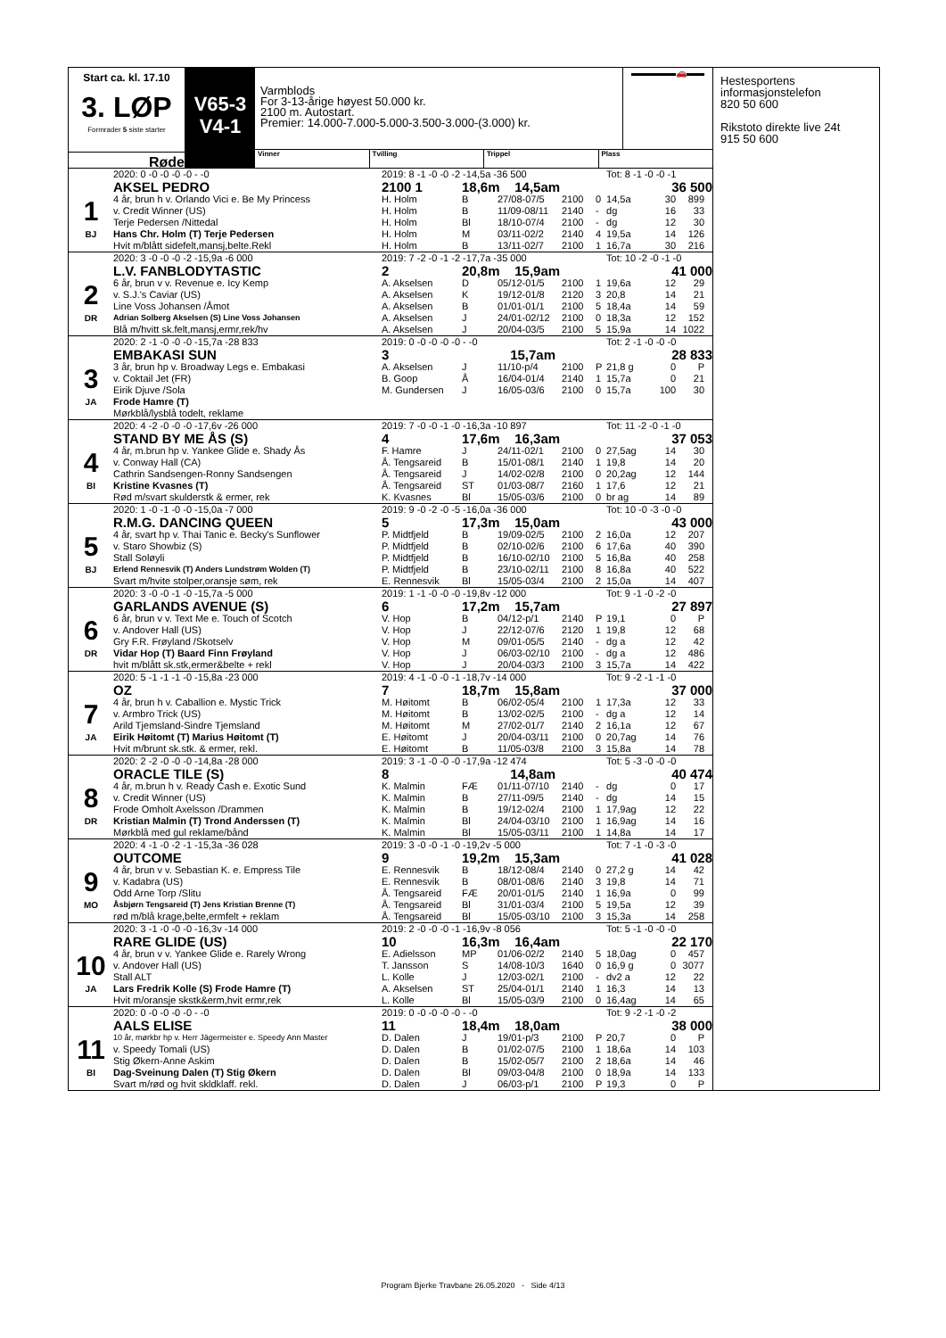Start ca. kl. 17.10
3. LØP
Formrader 5 siste starter
Røde
V65-3
V4-1
Varmblods
For 3-13-årige høyest 50.000 kr.
2100 m. Autostart.
Premier: 14.000-7.000-5.000-3.500-3.000-(3.000) kr.
▬▬▬▬▬🚗▬▬
Vinner Tvilling Trippel Plass
| | 2020: 0 -0 -0 -0 -0 - -0 | 2019: 8 -1 -0 -0 -2 -14,5a -36 500 | | | | | Tot: 8 -1 -0 -0 -1 | | | |
| | AKSEL PEDRO | 2100 1 | 18,6m 14,5am | | | | | 36 500 | | |
| 1 | 4 år, brun h v. Orlando Vici e. Be My Princess | H. Holm | B | 27/08-07/5 | 2100 | 0 | 14,5a | 30 | 899 | |
| | v. Credit Winner (US) | H. Holm | B | 11/09-08/11 | 2140 | - | dg | 16 | 33 | |
| | Terje Pedersen /Nittedal | H. Holm | Bl | 18/10-07/4 | 2100 | - | dg | 12 | 30 | |
| BJ | Hans Chr. Holm (T) Terje Pedersen | H. Holm | M | 03/11-02/2 | 2140 | 4 | 19,5a | 14 | 126 | |
| | Hvit m/blått sidefelt,mansj,belte.Rekl | H. Holm | B | 13/11-02/7 | 2100 | 1 | 16,7a | 30 | 216 | |
| | 2020: 3 -0 -0 -0 -2 -15,9a -6 000 | 2019: 7 -2 -0 -1 -2 -17,7a -35 000 | | | | | Tot: 10 -2 -0 -1 -0 | | | |
| | L.V. FANBLODYTASTIC | 2 | 20,8m 15,9am | | | | | 41 000 | | |
| 2 | 6 år, brun v v. Revenue e. Icy Kemp | A. Akselsen | D | 05/12-01/5 | 2100 | 1 | 19,6a | 12 | 29 | |
| | v. S.J.'s Caviar (US) | A. Akselsen | K | 19/12-01/8 | 2120 | 3 | 20,8 | 14 | 21 | |
| | Line Voss Johansen /Åmot | A. Akselsen | B | 01/01-01/1 | 2100 | 5 | 18,4a | 14 | 59 | |
| DR | Adrian Solberg Akselsen (S) Line Voss Johansen | A. Akselsen | J | 24/01-02/12 | 2100 | 0 | 18,3a | 12 | 152 | |
| | Blå m/hvitt sk.felt,mansj,ermr,rek/hv | A. Akselsen | J | 20/04-03/5 | 2100 | 5 | 15,9a | 14 | 1022 | |
| | 2020: 2 -1 -0 -0 -0 -15,7a -28 833 | 2019: 0 -0 -0 -0 -0 - -0 | | | | | Tot: 2 -1 -0 -0 -0 | | | |
| | EMBAKASI SUN | 3 | 15,7am | | | | | 28 833 | | |
| 3 | 3 år, brun hp v. Broadway Legs e. Embakasi | A. Akselsen | J | 11/10-p/4 | 2100 | P | 21,8 g | 0 | P | |
| | v. Coktail Jet (FR) | B. Goop | Å | 16/04-01/4 | 2140 | 1 | 15,7a | 0 | 21 | |
| | Eirik Djuve /Sola | M. Gundersen | J | 16/05-03/6 | 2100 | 0 | 15,7a | 100 | 30 | |
| JA | Frode Hamre (T) | | | | | | | | | |
| | Mørkblå/lysblå todelt, reklame | | | | | | | | | |
| | 2020: 4 -2 -0 -0 -0 -17,6v -26 000 | 2019: 7 -0 -0 -1 -0 -16,3a -10 897 | | | | | Tot: 11 -2 -0 -1 -0 | | | |
| | STAND BY ME ÅS (S) | 4 | 17,6m 16,3am | | | | | 37 053 | | |
| 4 | 4 år, m.brun hp v. Yankee Glide e. Shady Ås | F. Hamre | J | 24/11-02/1 | 2100 | 0 | 27,5ag | 14 | 30 | |
| | v. Conway Hall (CA) | Å. Tengsareid | B | 15/01-08/1 | 2140 | 1 | 19,8 | 14 | 20 | |
| | Cathrin Sandsengen-Ronny Sandsengen | Å. Tengsareid | J | 14/02-02/8 | 2100 | 0 | 20,2ag | 12 | 144 | |
| BI | Kristine Kvasnes (T) | Å. Tengsareid | ST | 01/03-08/7 | 2160 | 1 | 17,6 | 12 | 21 | |
| | Rød m/svart skulderstk & ermer, rek | K. Kvasnes | Bl | 15/05-03/6 | 2100 | 0 | br ag | 14 | 89 | |
| | 2020: 1 -0 -1 -0 -0 -15,0a -7 000 | 2019: 9 -0 -2 -0 -5 -16,0a -36 000 | | | | | Tot: 10 -0 -3 -0 -0 | | | |
| | R.M.G. DANCING QUEEN | 5 | 17,3m 15,0am | | | | | 43 000 | | |
| 5 | 4 år, svart hp v. Thai Tanic e. Becky's Sunflower | P. Midtfjeld | B | 19/09-02/5 | 2100 | 2 | 16,0a | 12 | 207 | |
| | v. Staro Showbiz (S) | P. Midtfjeld | B | 02/10-02/6 | 2100 | 6 | 17,6a | 40 | 390 | |
| | Stall Soløyli | P. Midtfjeld | B | 16/10-02/10 | 2100 | 5 | 16,8a | 40 | 258 | |
| BJ | Erlend Rennesvik (T) Anders Lundstrøm Wolden (T) | P. Midtfjeld | B | 23/10-02/11 | 2100 | 8 | 16,8a | 40 | 522 | |
| | Svart m/hvite stolper,oransje søm, rek | E. Rennesvik | Bl | 15/05-03/4 | 2100 | 2 | 15,0a | 14 | 407 | |
| | 2020: 3 -0 -0 -1 -0 -15,7a -5 000 | 2019: 1 -1 -0 -0 -0 -19,8v -12 000 | | | | | Tot: 9 -1 -0 -2 -0 | | | |
| | GARLANDS AVENUE (S) | 6 | 17,2m 15,7am | | | | | 27 897 | | |
| 6 | 6 år, brun v v. Text Me e. Touch of Scotch | V. Hop | B | 04/12-p/1 | 2140 | P | 19,1 | 0 | P | |
| | v. Andover Hall (US) | V. Hop | J | 22/12-07/6 | 2120 | 1 | 19,8 | 12 | 68 | |
| | Gry F.R. Frøyland /Skotselv | V. Hop | M | 09/01-05/5 | 2140 | - | dg a | 12 | 42 | |
| DR | Vidar Hop (T) Baard Finn Frøyland | V. Hop | J | 06/03-02/10 | 2100 | - | dg a | 12 | 486 | |
| | hvit m/blått sk.stk,ermer&belte + rekl | V. Hop | J | 20/04-03/3 | 2100 | 3 | 15,7a | 14 | 422 | |
| | 2020: 5 -1 -1 -1 -0 -15,8a -23 000 | 2019: 4 -1 -0 -0 -1 -18,7v -14 000 | | | | | Tot: 9 -2 -1 -1 -0 | | | |
| | OZ | 7 | 18,7m 15,8am | | | | | 37 000 | | |
| 7 | 4 år, brun h v. Caballion e. Mystic Trick | M. Høitomt | B | 06/02-05/4 | 2100 | 1 | 17,3a | 12 | 33 | |
| | v. Armbro Trick (US) | M. Høitomt | B | 13/02-02/5 | 2100 | - | dg a | 12 | 14 | |
| | Arild Tjemsland-Sindre Tjemsland | M. Høitomt | M | 27/02-01/7 | 2140 | 2 | 16,1a | 12 | 67 | |
| JA | Eirik Høitomt (T) Marius Høitomt (T) | E. Høitomt | J | 20/04-03/11 | 2100 | 0 | 20,7ag | 14 | 76 | |
| | Hvit m/brunt sk.stk. & ermer, rekl. | E. Høitomt | B | 11/05-03/8 | 2100 | 3 | 15,8a | 14 | 78 | |
| | 2020: 2 -2 -0 -0 -0 -14,8a -28 000 | 2019: 3 -1 -0 -0 -0 -17,9a -12 474 | | | | | Tot: 5 -3 -0 -0 -0 | | | |
| | ORACLE TILE (S) | 8 | 14,8am | | | | | 40 474 | | |
| 8 | 4 år, m.brun h v. Ready Cash e. Exotic Sund | K. Malmin | FÆ | 01/11-07/10 | 2140 | - | dg | 0 | 17 | |
| | v. Credit Winner (US) | K. Malmin | B | 27/11-09/5 | 2140 | - | dg | 14 | 15 | |
| | Frode Omholt Axelsson /Drammen | K. Malmin | B | 19/12-02/4 | 2100 | 1 | 17,9ag | 12 | 22 | |
| DR | Kristian Malmin (T) Trond Anderssen (T) | K. Malmin | Bl | 24/04-03/10 | 2100 | 1 | 16,9ag | 14 | 16 | |
| | Mørkblå med gul reklame/bånd | K. Malmin | Bl | 15/05-03/11 | 2100 | 1 | 14,8a | 14 | 17 | |
| | 2020: 4 -1 -0 -2 -1 -15,3a -36 028 | 2019: 3 -0 -0 -1 -0 -19,2v -5 000 | | | | | Tot: 7 -1 -0 -3 -0 | | | |
| | OUTCOME | 9 | 19,2m 15,3am | | | | | 41 028 | | |
| 9 | 4 år, brun v v. Sebastian K. e. Empress Tile | E. Rennesvik | B | 18/12-08/4 | 2140 | 0 | 27,2 g | 14 | 42 | |
| | v. Kadabra (US) | E. Rennesvik | B | 08/01-08/6 | 2140 | 3 | 19,8 | 14 | 71 | |
| | Odd Arne Torp /Slitu | Å. Tengsareid | FÆ | 20/01-01/5 | 2140 | 1 | 16,9a | 0 | 99 | |
| MO | Åsbjørn Tengsareid (T) Jens Kristian Brenne (T) | Å. Tengsareid | Bl | 31/01-03/4 | 2100 | 5 | 19,5a | 12 | 39 | |
| | rød m/blå krage,belte,ermfelt + reklam | Å. Tengsareid | Bl | 15/05-03/10 | 2100 | 3 | 15,3a | 14 | 258 | |
| | 2020: 3 -1 -0 -0 -0 -16,3v -14 000 | 2019: 2 -0 -0 -0 -1 -16,9v -8 056 | | | | | Tot: 5 -1 -0 -0 -0 | | | |
| | RARE GLIDE (US) | 10 | 16,3m 16,4am | | | | | 22 170 | | |
| 10 | 4 år, brun v v. Yankee Glide e. Rarely Wrong | E. Adielsson | MP | 01/06-02/2 | 2140 | 5 | 18,0ag | 0 | 457 | |
| | v. Andover Hall (US) | T. Jansson | S | 14/08-10/3 | 1640 | 0 | 16,9 g | 0 | 3077 | |
| | Stall ALT | L. Kolle | J | 12/03-02/1 | 2100 | - | dv2 a | 12 | 22 | |
| JA | Lars Fredrik Kolle (S) Frode Hamre (T) | A. Akselsen | ST | 25/04-01/1 | 2140 | 1 | 16,3 | 14 | 13 | |
| | Hvit m/oransje skstk&erm,hvit ermr,rek | L. Kolle | Bl | 15/05-03/9 | 2100 | 0 | 16,4ag | 14 | 65 | |
| | 2020: 0 -0 -0 -0 -0 - -0 | 2019: 0 -0 -0 -0 -0 - -0 | | | | | Tot: 9 -2 -1 -0 -2 | | | |
| | AALS ELISE | 11 | 18,4m 18,0am | | | | | 38 000 | | |
| 11 | 10 år, mørkbr hp v. Herr Jägermeister e. Speedy Ann Master | D. Dalen | J | 19/01-p/3 | 2100 | P | 20,7 | 0 | P | |
| | v. Speedy Tomali (US) | D. Dalen | B | 01/02-07/5 | 2100 | 1 | 18,6a | 14 | 103 | |
| | Stig Økern-Anne Askim | D. Dalen | B | 15/02-05/7 | 2100 | 2 | 18,6a | 14 | 46 | |
| BI | Dag-Sveinung Dalen (T) Stig Økern | D. Dalen | Bl | 09/03-04/8 | 2100 | 0 | 18,9a | 14 | 133 | |
| | Svart m/rød og hvit skldklaff. rekl. | D. Dalen | J | 06/03-p/1 | 2100 | P | 19,3 | 0 | P | |
Hestesportens
informasjonstelefon
820 50 600
Rikstoto direkte live 24t
915 50 600
Program Bjerke Travbane 26.05.2020 - Side 4/13